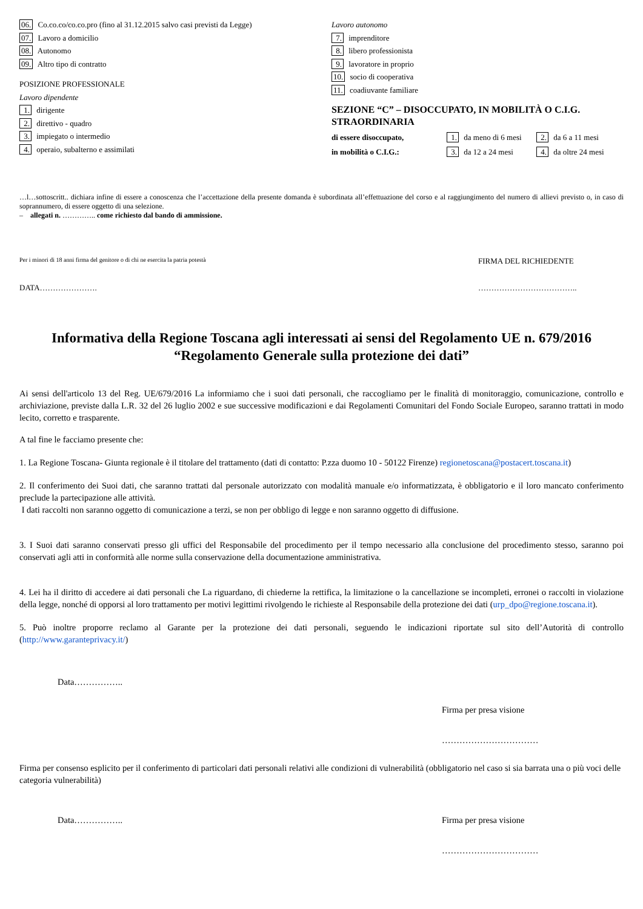06. Co.co.co/co.co.pro (fino al 31.12.2015 salvo casi previsti da Legge)
07. Lavoro a domicilio
08. Autonomo
09. Altro tipo di contratto
POSIZIONE PROFESSIONALE
Lavoro dipendente
1. dirigente
2. direttivo - quadro
3. impiegato o intermedio
4. operaio, subalterno e assimilati
Lavoro autonomo
7. imprenditore
8. libero professionista
9. lavoratore in proprio
10. socio di cooperativa
11. coadiuvante familiare
SEZIONE “C” – DISOCCUPATO, IN MOBILITÀ O C.I.G. STRAORDINARIA
di essere disoccupato, 1. da meno di 6 mesi 2. da 6 a 11 mesi in mobilità o C.I.G.: 3. da 12 a 24 mesi 4. da oltre 24 mesi
…l…sottoscritt.. dichiara infine di essere a conoscenza che l’accettazione della presente domanda è subordinata all’effettuazione del corso e al raggiungimento del numero di allievi previsto o, in caso di soprannumero, di essere oggetto di una selezione.
– allegati n. ………….. come richiesto dal bando di ammissione.
Per i minori di 18 anni firma del genitore o di chi ne esercita la patria potestà FIRMA DEL RICHIEDENTE
DATA…………………. ………………………………..
Informativa della Regione Toscana agli interessati ai sensi del Regolamento UE n. 679/2016
“Regolamento Generale sulla protezione dei dati”
Ai sensi dell'articolo 13 del Reg. UE/679/2016 La informiamo che i suoi dati personali, che raccogliamo per le finalità di monitoraggio, comunicazione, controllo e archiviazione, previste dalla L.R. 32 del 26 luglio 2002 e sue successive modificazioni e dai Regolamenti Comunitari del Fondo Sociale Europeo, saranno trattati in modo lecito, corretto e trasparente.
A tal fine le facciamo presente che:
1. La Regione Toscana- Giunta regionale è il titolare del trattamento (dati di contatto: P.zza duomo 10 - 50122 Firenze) regionetoscana@postacert.toscana.it)
2. Il conferimento dei Suoi dati, che saranno trattati dal personale autorizzato con modalità manuale e/o informatizzata, è obbligatorio e il loro mancato conferimento preclude la partecipazione alle attività.
I dati raccolti non saranno oggetto di comunicazione a terzi, se non per obbligo di legge e non saranno oggetto di diffusione.
3. I Suoi dati saranno conservati presso gli uffici del Responsabile del procedimento per il tempo necessario alla conclusione del procedimento stesso, saranno poi conservati agli atti in conformità alle norme sulla conservazione della documentazione amministrativa.
4. Lei ha il diritto di accedere ai dati personali che La riguardano, di chiederne la rettifica, la limitazione o la cancellazione se incompleti, erronei o raccolti in violazione della legge, nonché di opporsi al loro trattamento per motivi legittimi rivolgendo le richieste al Responsabile della protezione dei dati (urp_dpo@regione.toscana.it).
5. Può inoltre proporre reclamo al Garante per la protezione dei dati personali, seguendo le indicazioni riportate sul sito dell’Autorità di controllo (http://www.garanteprivacy.it/)
Data……………..
Firma per presa visione
……………………………
Firma per consenso esplicito per il conferimento di particolari dati personali relativi alle condizioni di vulnerabilità (obbligatorio nel caso si sia barrata una o più voci delle categoria vulnerabilità)
Data…………….. Firma per presa visione
……………………………